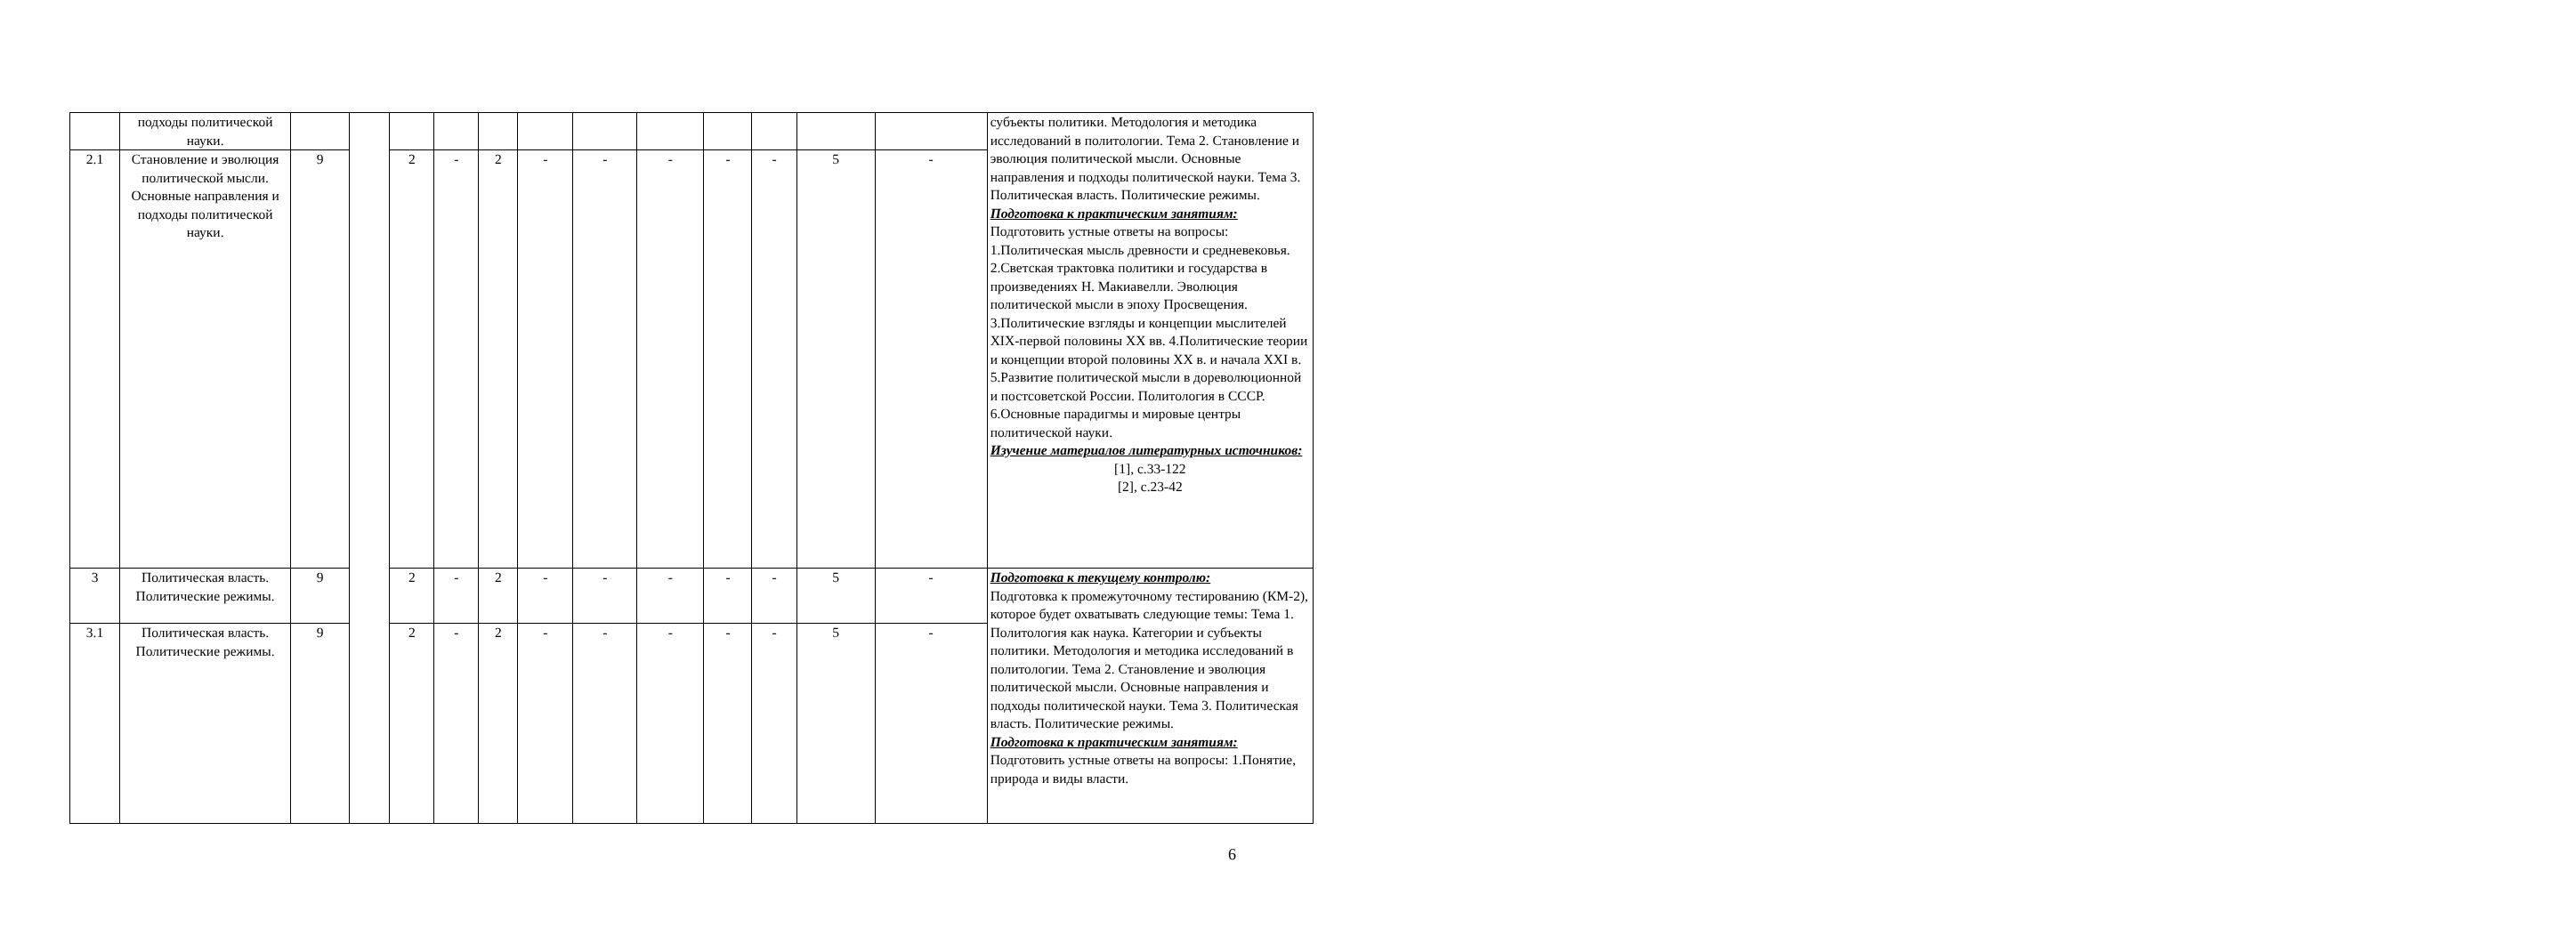| | подходы политической науки. | | | | | | | | | | | | | субъекты политики. Методология и методика исследований в политологии. Тема 2. Становление и эволюция политической мысли. Основные направления и подходы политической науки. Тема 3. Политическая власть. Политические режимы. Подготовка к практическим занятиям: Подготовить устные ответы на вопросы: 1.Политическая мысль древности и средневековья. 2.Светская трактовка политики и государства в произведениях Н. Макиавелли. Эволюция политической мысли в эпоху Просвещения. 3.Политические взгляды и концепции мыслителей XIX-первой половины XX вв. 4.Политические теории и концепции второй половины XX в. и начала XXI в. 5.Развитие политической мысли в дореволюционной и постсоветской России. Политология в СССР. 6.Основные парадигмы и мировые центры политической науки. Изучение материалов литературных источников: [1], с.33-122 [2], с.23-42 |
| 2.1 | Становление и эволюция политической мысли. Основные направления и подходы политической науки. | 9 | | 2 | - | 2 | - | - | - | - | - | 5 | - | |
| 3 | Политическая власть. Политические режимы. | 9 | | 2 | - | 2 | - | - | - | - | - | 5 | - | Подготовка к текущему контролю: Подготовка к промежуточному тестированию (КМ-2), которое будет охватывать следующие темы: Тема 1. Политология как наука. Категории и субъекты политики. Методология и методика исследований в политологии. Тема 2. Становление и эволюция политической мысли. Основные направления и подходы политической науки. Тема 3. Политическая власть. Политические режимы. Подготовка к практическим занятиям: Подготовить устные ответы на вопросы: 1.Понятие, природа и виды власти. |
| 3.1 | Политическая власть. Политические режимы. | 9 | | 2 | - | 2 | - | - | - | - | - | 5 | - | |
6